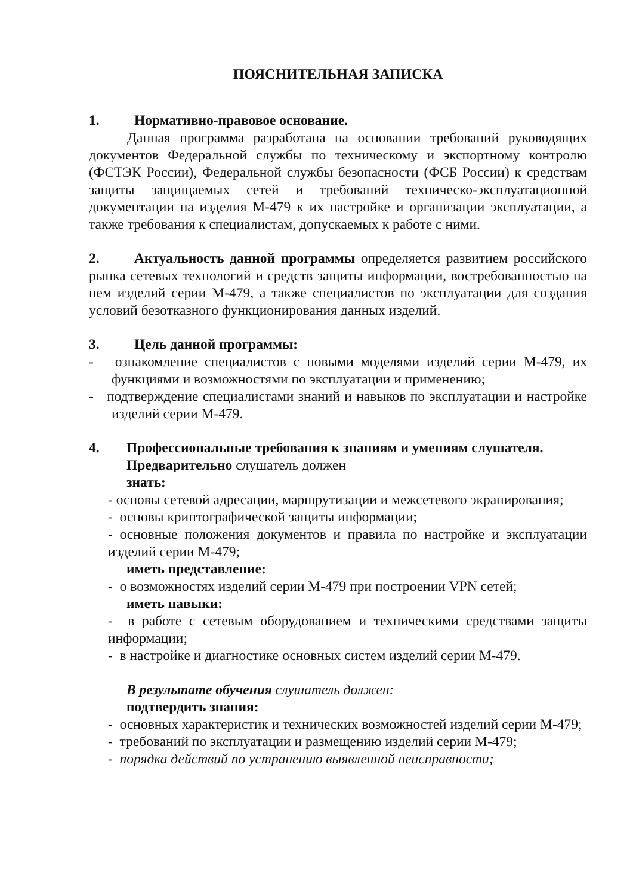ПОЯСНИТЕЛЬНАЯ ЗАПИСКА
1. Нормативно-правовое основание.
Данная программа разработана на основании требований руководящих документов Федеральной службы по техническому и экспортному контролю (ФСТЭК России), Федеральной службы безопасности (ФСБ России) к средствам защиты защищаемых сетей и требований техническо-эксплуатационной документации на изделия М-479 к их настройке и организации эксплуатации, а также требования к специалистам, допускаемых к работе с ними.
2. Актуальность данной программы определяется развитием российского рынка сетевых технологий и средств защиты информации, востребованностью на нем изделий серии М-479, а также специалистов по эксплуатации для создания условий безотказного функционирования данных изделий.
3. Цель данной программы:
- ознакомление специалистов с новыми моделями изделий серии М-479, их функциями и возможностями по эксплуатации и применению;
- подтверждение специалистами знаний и навыков по эксплуатации и настройке изделий серии М-479.
4. Профессиональные требования к знаниям и умениям слушателя.
Предварительно слушатель должен
знать:
- основы сетевой адресации, маршрутизации и межсетевого экранирования;
- основы криптографической защиты информации;
- основные положения документов и правила по настройке и эксплуатации изделий серии М-479;
иметь представление:
- о возможностях изделий серии М-479 при построении VPN сетей;
иметь навыки:
- в работе с сетевым оборудованием и техническими средствами защиты информации;
- в настройке и диагностике основных систем изделий серии М-479.
В результате обучения слушатель должен:
подтвердить знания:
- основных характеристик и технических возможностей изделий серии М-479;
- требований по эксплуатации и размещению изделий серии М-479;
- порядка действий по устранению выявленной неисправности;